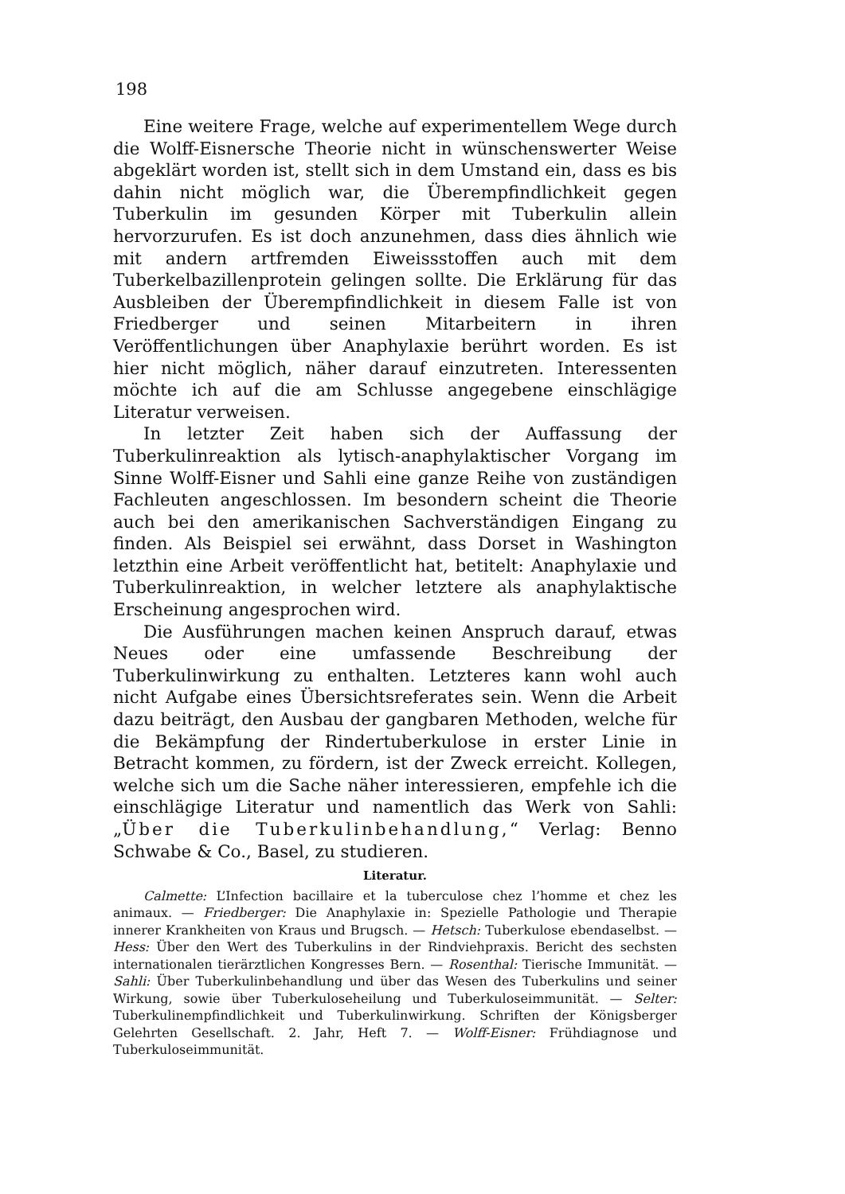198
Eine weitere Frage, welche auf experimentellem Wege durch die Wolff-Eisnersche Theorie nicht in wünschenswerter Weise abgeklärt worden ist, stellt sich in dem Umstand ein, dass es bis dahin nicht möglich war, die Überempfindlichkeit gegen Tuberkulin im gesunden Körper mit Tuberkulin allein hervorzurufen. Es ist doch anzunehmen, dass dies ähnlich wie mit andern artfremden Eiweissstoffen auch mit dem Tuberkelbazillenprotein gelingen sollte. Die Erklärung für das Ausbleiben der Überempfindlichkeit in diesem Falle ist von Friedberger und seinen Mitarbeitern in ihren Veröffentlichungen über Anaphylaxie berührt worden. Es ist hier nicht möglich, näher darauf einzutreten. Interessenten möchte ich auf die am Schlusse angegebene einschlägige Literatur verweisen.
In letzter Zeit haben sich der Auffassung der Tuberkulinreaktion als lytisch-anaphylaktischer Vorgang im Sinne Wolff-Eisner und Sahli eine ganze Reihe von zuständigen Fachleuten angeschlossen. Im besondern scheint die Theorie auch bei den amerikanischen Sachverständigen Eingang zu finden. Als Beispiel sei erwähnt, dass Dorset in Washington letzthin eine Arbeit veröffentlicht hat, betitelt: Anaphylaxie und Tuberkulinreaktion, in welcher letztere als anaphylaktische Erscheinung angesprochen wird.
Die Ausführungen machen keinen Anspruch darauf, etwas Neues oder eine umfassende Beschreibung der Tuberkulinwirkung zu enthalten. Letzteres kann wohl auch nicht Aufgabe eines Übersichtsreferates sein. Wenn die Arbeit dazu beiträgt, den Ausbau der gangbaren Methoden, welche für die Bekämpfung der Rindertuberkulose in erster Linie in Betracht kommen, zu fördern, ist der Zweck erreicht. Kollegen, welche sich um die Sache näher interessieren, empfehle ich die einschlägige Literatur und namentlich das Werk von Sahli: „Über die Tuberkulinbehandlung,“ Verlag: Benno Schwabe & Co., Basel, zu studieren.
Literatur.
Calmette: L’Infection bacillaire et la tuberculose chez l’homme et chez les animaux. — Friedberger: Die Anaphylaxie in: Spezielle Pathologie und Therapie innerer Krankheiten von Kraus und Brugsch. — Hetsch: Tuberkulose ebendaselbst. — Hess: Über den Wert des Tuberkulins in der Rindviehpraxis. Bericht des sechsten internationalen tierärztlichen Kongresses Bern. — Rosenthal: Tierische Immunität. — Sahli: Über Tuberkulinbehandlung und über das Wesen des Tuberkulins und seiner Wirkung, sowie über Tuberkuloseheilung und Tuberkuloseimmunität. — Selter: Tuberkulinempfindlichkeit und Tuberkulinwirkung. Schriften der Königsberger Gelehrten Gesellschaft. 2. Jahr, Heft 7. — Wolff-Eisner: Frühdiagnose und Tuberkuloseimmunität.